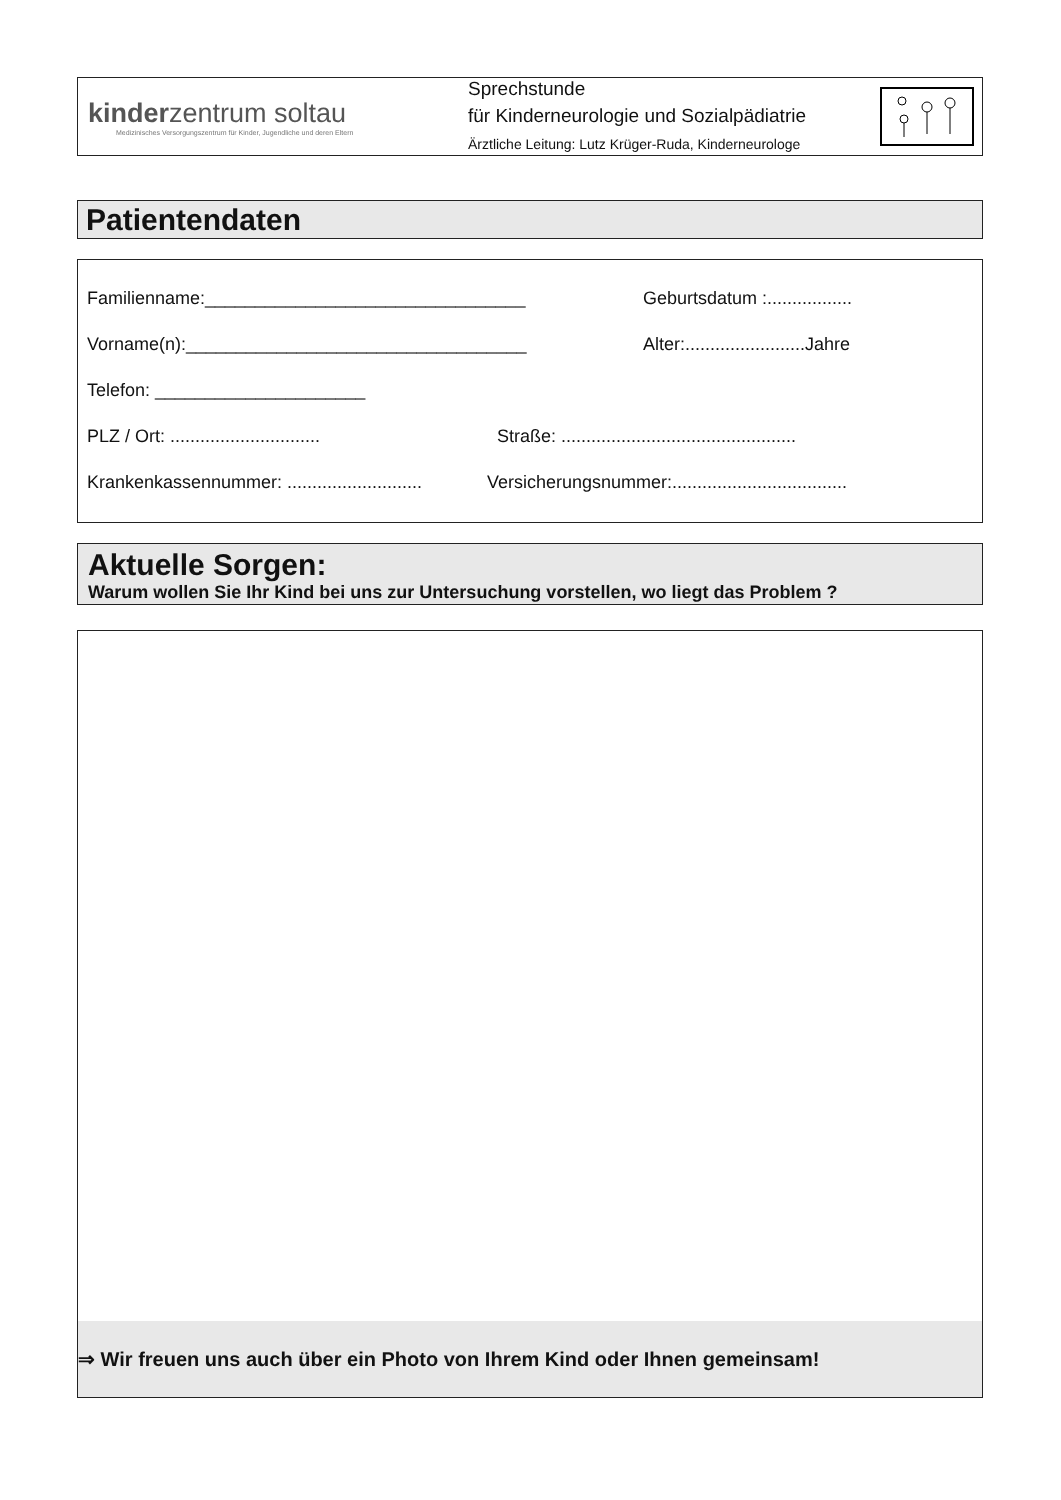kinderzentrum soltau
Medizinisches Versorgungszentrum für Kinder, Jugendliche und deren Eltern
Sprechstunde
für Kinderneurologie und Sozialpädiatrie
Ärztliche Leitung: Lutz Krüger-Ruda, Kinderneurologe
Patientendaten
Familienname:________________________________ Geburtsdatum :.................
Vorname(n):__________________________________ Alter:........................Jahre
Telefon: _____________________
PLZ / Ort: ..............................
Straße: ...............................................
Krankenkassennummer: ...........................
Versicherungsnummer:...................................
Aktuelle Sorgen:
Warum wollen Sie Ihr Kind bei uns zur Untersuchung vorstellen, wo liegt das Problem ?
⇒ Wir freuen uns auch über ein Photo von Ihrem Kind oder Ihnen gemeinsam!